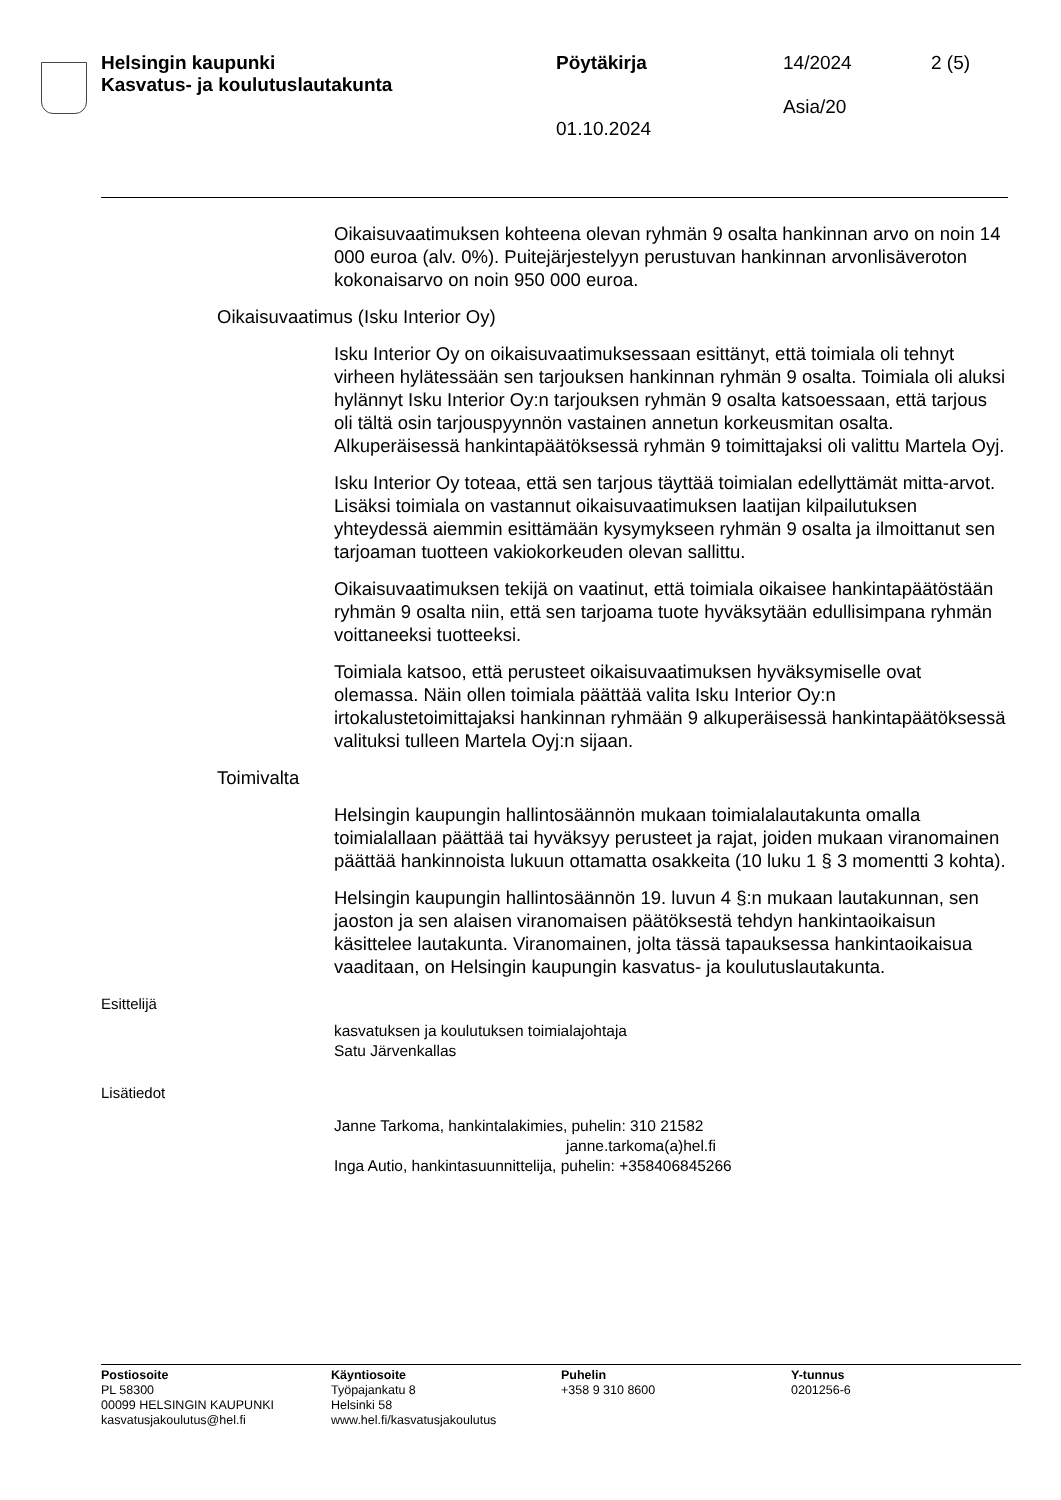Helsingin kaupunki
Kasvatus- ja koulutuslautakunta
Pöytäkirja
01.10.2024
14/2024
Asia/20
2 (5)
Oikaisuvaatimuksen kohteena olevan ryhmän 9 osalta hankinnan arvo on noin 14 000 euroa (alv. 0%). Puitejärjestelyyn perustuvan hankinnan arvonlisäveroton kokonaisarvo on noin 950 000 euroa.
Oikaisuvaatimus (Isku Interior Oy)
Isku Interior Oy on oikaisuvaatimuksessaan esittänyt, että toimiala oli tehnyt virheen hylätessään sen tarjouksen hankinnan ryhmän 9 osalta. Toimiala oli aluksi hylännyt Isku Interior Oy:n tarjouksen ryhmän 9 osalta katsoessaan, että tarjous oli tältä osin tarjouspyynnön vastainen annetun korkeusmitan osalta. Alkuperäisessä hankintapäätöksessä ryhmän 9 toimittajaksi oli valittu Martela Oyj.
Isku Interior Oy toteaa, että sen tarjous täyttää toimialan edellyttämät mitta-arvot. Lisäksi toimiala on vastannut oikaisuvaatimuksen laatijan kilpailutuksen yhteydessä aiemmin esittämään kysymykseen ryhmän 9 osalta ja ilmoittanut sen tarjoaman tuotteen vakiokorkeuden olevan sallittu.
Oikaisuvaatimuksen tekijä on vaatinut, että toimiala oikaisee hankintapäätöstään ryhmän 9 osalta niin, että sen tarjoama tuote hyväksytään edullisimpana ryhmän voittaneeksi tuotteeksi.
Toimiala katsoo, että perusteet oikaisuvaatimuksen hyväksymiselle ovat olemassa. Näin ollen toimiala päättää valita Isku Interior Oy:n irtokalustetoimittajaksi hankinnan ryhmään 9 alkuperäisessä hankintapäätöksessä valituksi tulleen Martela Oyj:n sijaan.
Toimivalta
Helsingin kaupungin hallintosäännön mukaan toimialalautakunta omalla toimialallaan päättää tai hyväksyy perusteet ja rajat, joiden mukaan viranomainen päättää hankinnoista lukuun ottamatta osakkeita (10 luku 1 § 3 momentti 3 kohta).
Helsingin kaupungin hallintosäännön 19. luvun 4 §:n mukaan lautakunnan, sen jaoston ja sen alaisen viranomaisen päätöksestä tehdyn hankintaoikaisun käsittelee lautakunta. Viranomainen, jolta tässä tapauksessa hankintaoikaisua vaaditaan, on Helsingin kaupungin kasvatus- ja koulutuslautakunta.
Esittelijä
kasvatuksen ja koulutuksen toimialajohtaja
Satu Järvenkallas
Lisätiedot
Janne Tarkoma, hankintalakimies, puhelin: 310 21582
janne.tarkoma(a)hel.fi
Inga Autio, hankintasuunnittelija, puhelin: +358406845266
Postiosoite
PL 58300
00099 HELSINGIN KAUPUNKI
kasvatusjakoulutus@hel.fi
Käyntiosoite
Työpajankatu 8
Helsinki 58
www.hel.fi/kasvatusjakoulutus
Puhelin
+358 9 310 8600
Y-tunnus
0201256-6